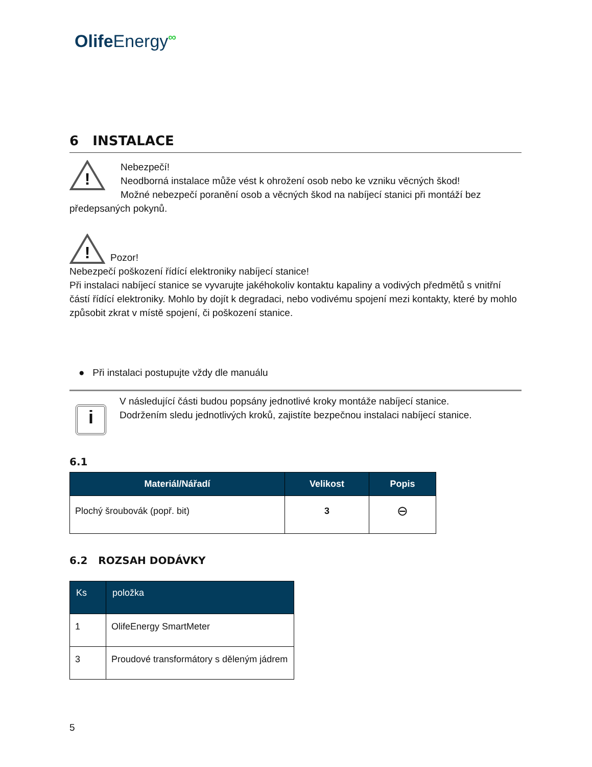OlifeEnergy<sup>∞</sup>
6 INSTALACE
!
Nebezpečí!
Neodborná instalace může vést k ohrožení osob nebo ke vzniku věcných škod!
Možné nebezpečí poranění osob a věcných škod na nabíjecí stanici při montáží bez
předepsaných pokynů.
!
Pozor!
Nebezpečí poškození řídící elektroniky nabíjecí stanice!
Při instalaci nabíjecí stanice se vyvarujte jakéhokoliv kontaktu kapaliny a vodivých předmětů s vnitřní částí řídící elektroniky. Mohlo by dojít k degradaci, nebo vodivému spojení mezi kontakty, které by mohlo způsobit zkrat v místě spojení, či poškození stanice.
● Při instalaci postupujte vždy dle manuálu
i
V následující části budou popsány jednotlivé kroky montáže nabíjecí stanice.
Dodržením sledu jednotlivých kroků, zajistíte bezpečnou instalaci nabíjecí stanice.
6.1
| Materiál/Nářadí | Velikost | Popis |
| --- | --- | --- |
| Plochý šroubovák (popř. bit) | 3 | ⊖ |
6.2 ROZSAH DODÁVKY
| Ks | položka |
| --- | --- |
| 1 | OlifeEnergy SmartMeter |
| 3 | Proudové transformátory s děleným jádrem |
5